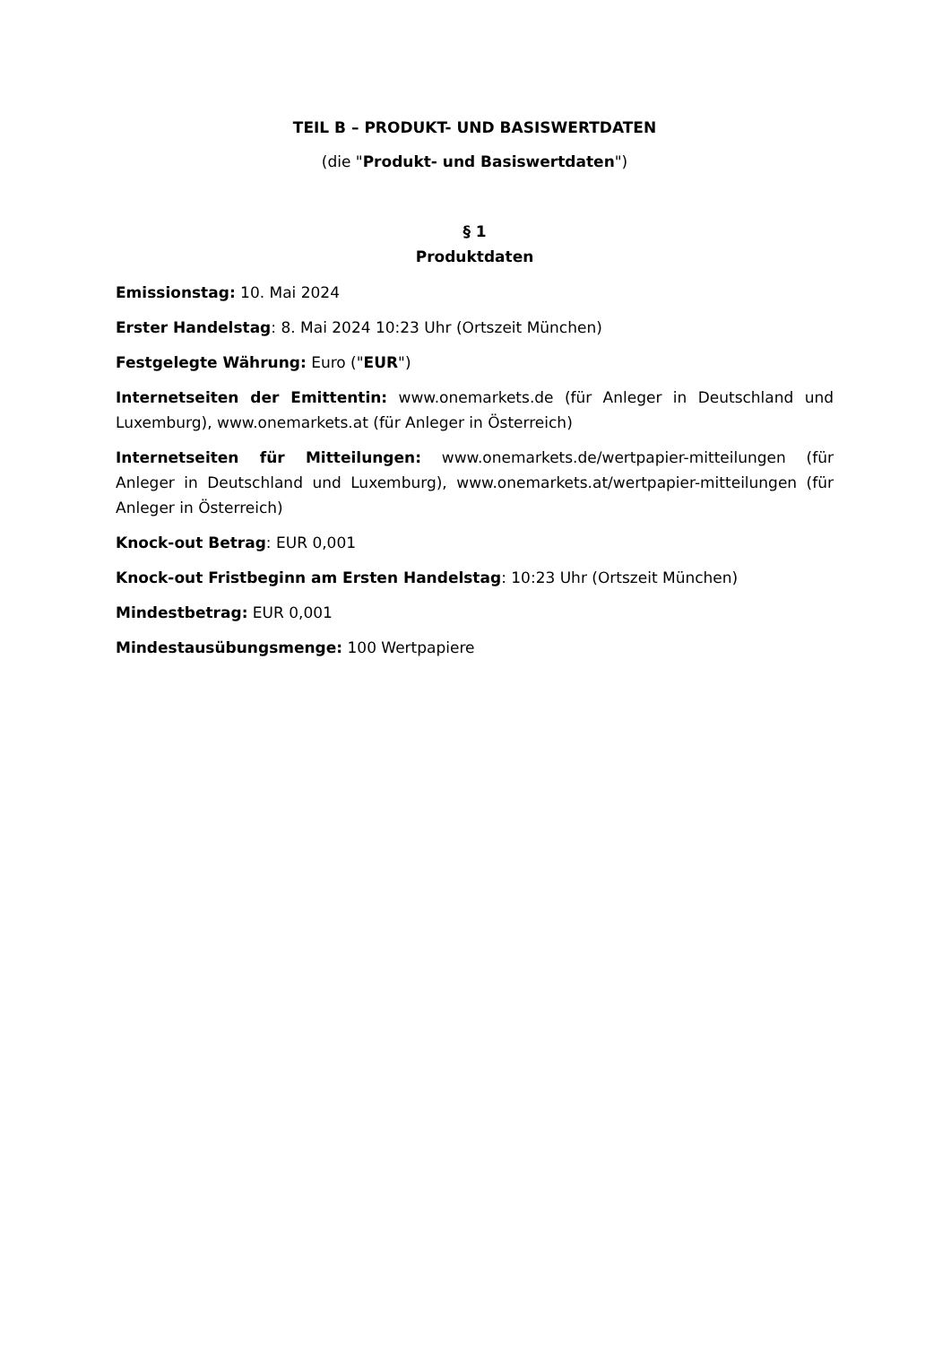TEIL B – PRODUKT- UND BASISWERTDATEN
(die "Produkt- und Basiswertdaten")
§ 1
Produktdaten
Emissionstag: 10. Mai 2024
Erster Handelstag: 8. Mai 2024 10:23 Uhr (Ortszeit München)
Festgelegte Währung: Euro ("EUR")
Internetseiten der Emittentin: www.onemarkets.de (für Anleger in Deutschland und Luxemburg), www.onemarkets.at (für Anleger in Österreich)
Internetseiten für Mitteilungen: www.onemarkets.de/wertpapier-mitteilungen (für Anleger in Deutschland und Luxemburg), www.onemarkets.at/wertpapier-mitteilungen (für Anleger in Österreich)
Knock-out Betrag: EUR 0,001
Knock-out Fristbeginn am Ersten Handelstag: 10:23 Uhr (Ortszeit München)
Mindestbetrag: EUR 0,001
Mindestausübungsmenge: 100 Wertpapiere